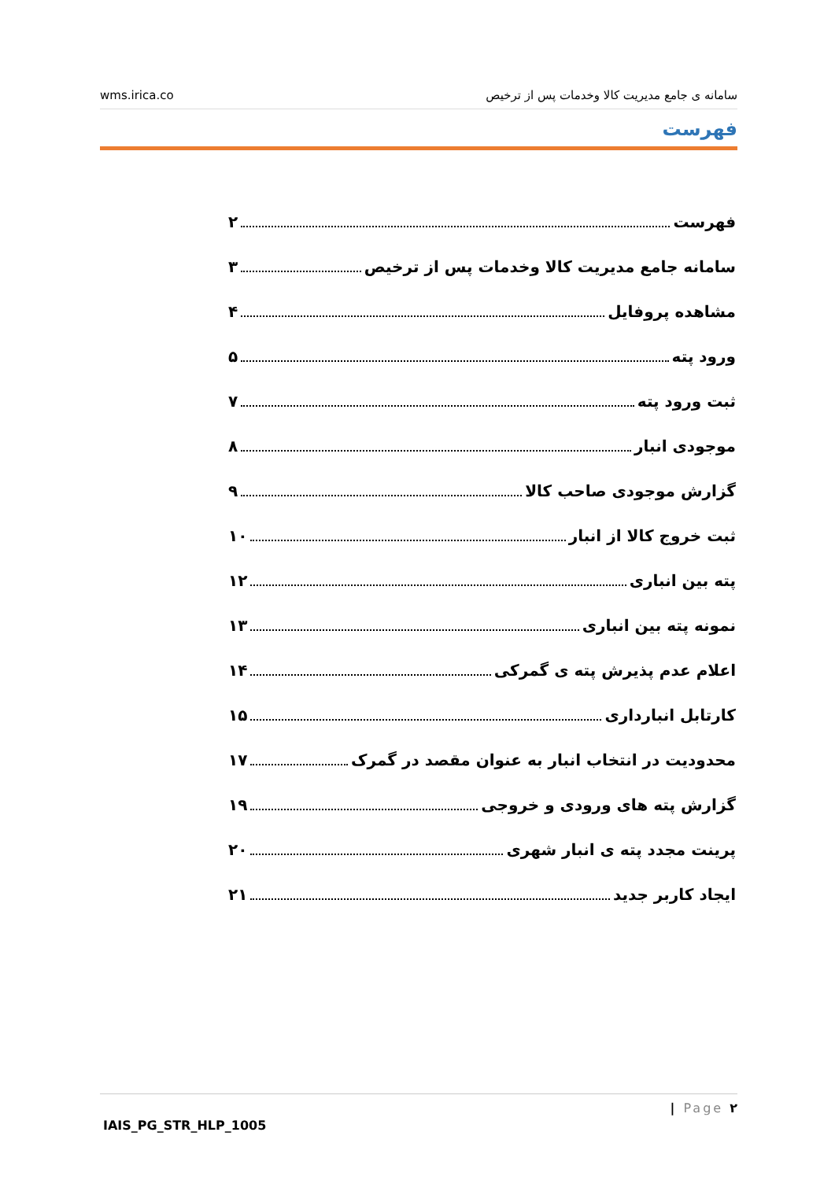wms.irica.co سامانه ی جامع مدیریت کالا وخدمات پس از ترخیص
فهرست
فهرست ۲
سامانه جامع مدیریت کالا وخدمات پس از ترخیص ۳
مشاهده پروفایل ۴
ورود پته ۵
ثبت ورود پته ۷
موجودی انبار ۸
گزارش موجودی صاحب کالا ۹
ثبت خروج کالا از انبار ۱۰
پته بین انباری ۱۲
نمونه پته بین انباری ۱۳
اعلام عدم پذیرش پته ی گمرکی ۱۴
کارتابل انبارداری ۱۵
محدودیت در انتخاب انبار به عنوان مقصد در گمرک ۱۷
گزارش پته های ورودی و خروجی ۱۹
پرینت مجدد پته ی انبار شهری ۲۰
ایجاد کاربر جدید ۲۱
| Page ۲
IAIS_PG_STR_HLP_1005